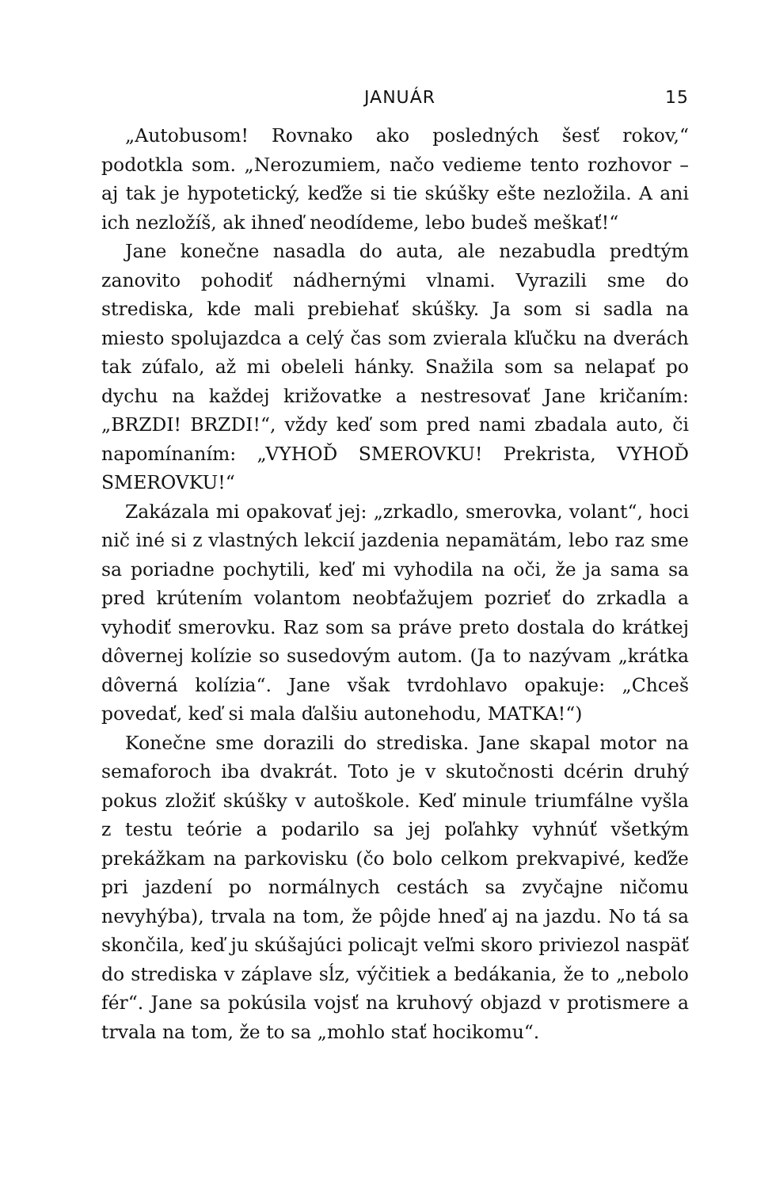JANUÁR 15
„Autobusom! Rovnako ako posledných šesť rokov,“ podotkla som. „Nerozumiem, načo vedieme tento rozhovor – aj tak je hypotetický, keďže si tie skúšky ešte nezložila. A ani ich nezložíš, ak ihneď neodídeme, lebo budeš meškať!“
Jane konečne nasadla do auta, ale nezabudla predtým zanovito pohodiť nádhernými vlnami. Vyrazili sme do strediska, kde mali prebiehať skúšky. Ja som si sadla na miesto spolujazdca a celý čas som zvierala kľučku na dverách tak zúfalo, až mi obeleli hánky. Snažila som sa nelapať po dychu na každej križovatke a nestresovať Jane kričaním: „BRZDI! BRZDI!“, vždy keď som pred nami zbadala auto, či napomínaním: „VYHOĎ SMEROVKU! Prekrista, VYHOĎ SMEROVKU!“
Zakázala mi opakovať jej: „zrkadlo, smerovka, volant“, hoci nič iné si z vlastných lekcií jazdenia nepamätám, lebo raz sme sa poriadne pochytili, keď mi vyhodila na oči, že ja sama sa pred krútením volantom neobťažujem pozrieť do zrkadla a vyhodiť smerovku. Raz som sa práve preto dostala do krátkej dôvernej kolízie so susedovým autom. (Ja to nazývam „krátka dôverná kolízia“. Jane však tvrdohlavo opakuje: „Chceš povedať, keď si mala ďalšiu autonehodu, MATKA!“)
Konečne sme dorazili do strediska. Jane skapal motor na semaforoch iba dvakrát. Toto je v skutočnosti dcérin druhý pokus zložiť skúšky v autoškole. Keď minule triumfálne vyšla z testu teórie a podarilo sa jej poľahky vyhnúť všetkým prekážkam na parkovisku (čo bolo celkom prekvapivé, keďže pri jazdení po normálnych cestách sa zvyčajne ničomu nevyhýba), trvala na tom, že pôjde hneď aj na jazdu. No tá sa skončila, keď ju skúšajúci policajt veľmi skoro priviezol naspäť do strediska v záplave sĺz, výčitiek a bedákania, že to „nebolo fér“. Jane sa pokúsila vojsť na kruhový objazd v protismere a trvala na tom, že to sa „mohlo stať hocikomu“.